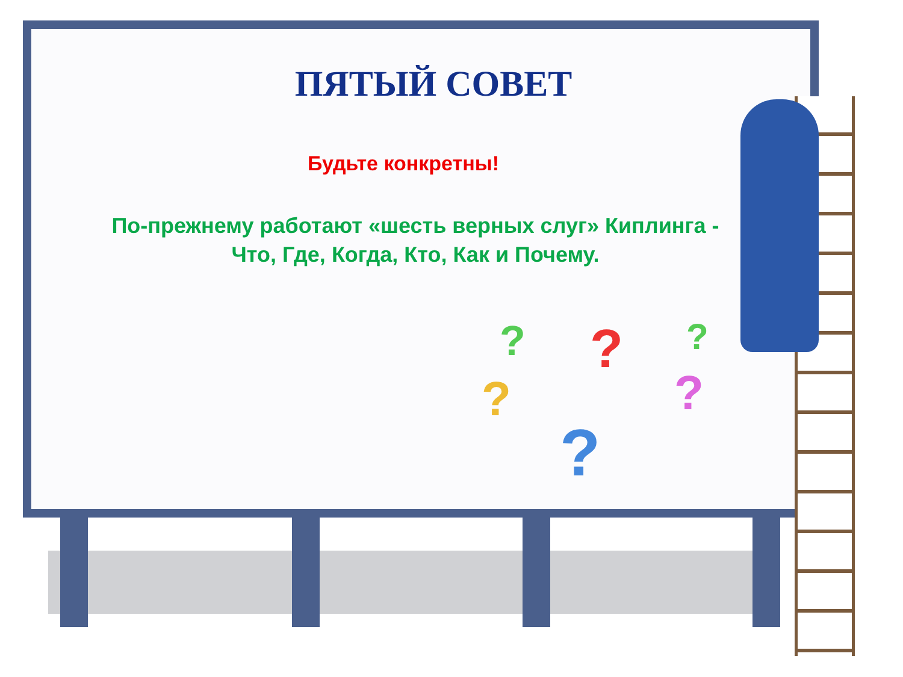?
?
?
?
?
?
ПЯТЫЙ СОВЕТ
Будьте конкретны!
По-прежнему работают «шесть верных слуг» Киплинга -
Что, Где, Когда, Кто, Как и Почему.